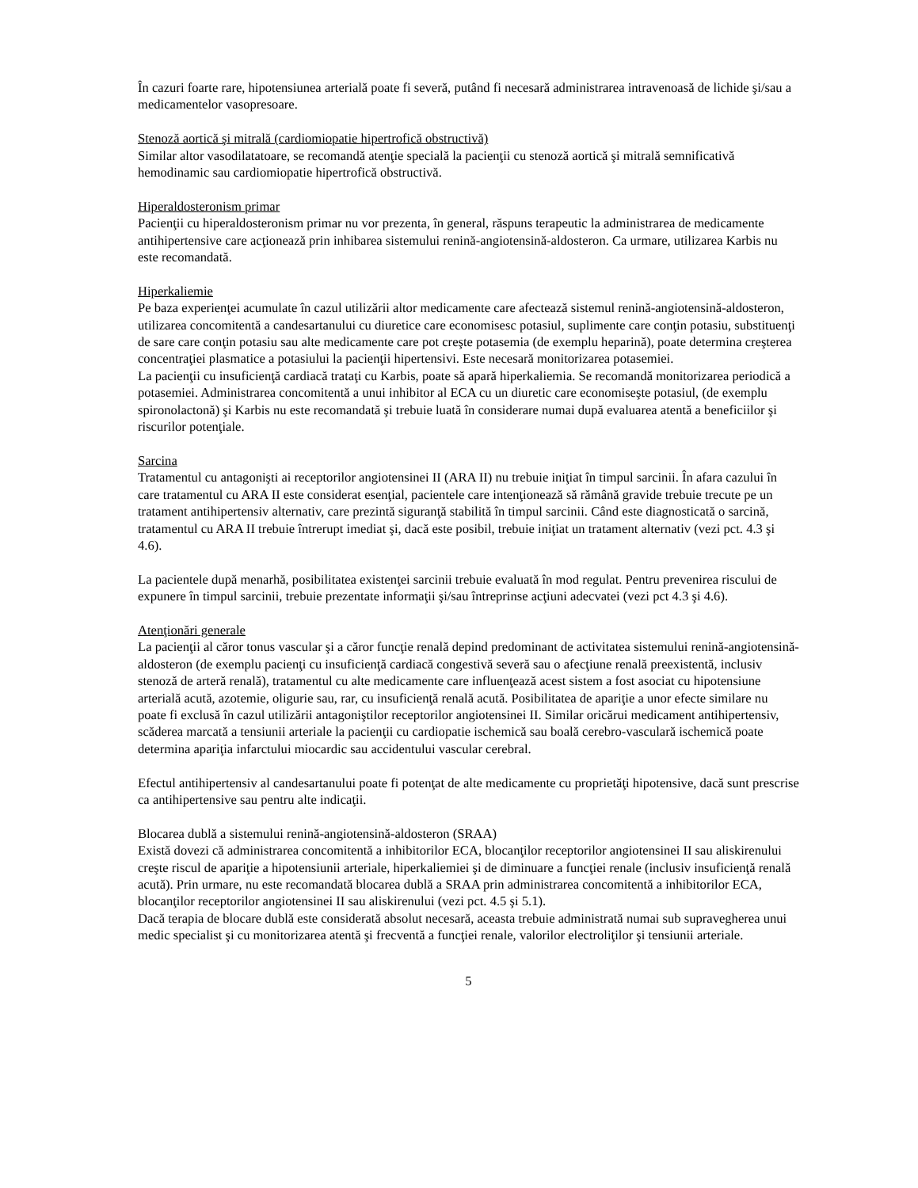În cazuri foarte rare, hipotensiunea arterială poate fi severă, putând fi necesară administrarea intravenoasă de lichide şi/sau a medicamentelor vasopresoare.
Stenoză aortică şi mitrală (cardiomiopatie hipertrofică obstructivă)
Similar altor vasodilatatoare, se recomandă atenţie specială la pacienţii cu stenoză aortică şi mitrală semnificativă hemodinamic sau cardiomiopatie hipertrofică obstructivă.
Hiperaldosteronism primar
Pacienţii cu hiperaldosteronism primar nu vor prezenta, în general, răspuns terapeutic la administrarea de medicamente antihipertensive care acţionează prin inhibarea sistemului renină-angiotensină-aldosteron. Ca urmare, utilizarea Karbis nu este recomandată.
Hiperkaliemie
Pe baza experienţei acumulate în cazul utilizării altor medicamente care afectează sistemul renină-angiotensină-aldosteron, utilizarea concomitentă a candesartanului cu diuretice care economisesc potasiul, suplimente care conţin potasiu, substituenţi de sare care conţin potasiu sau alte medicamente care pot creşte potasemia (de exemplu heparină), poate determina creşterea concentraţiei plasmatice a potasiului la pacienţii hipertensivi. Este necesară monitorizarea potasemiei.
La pacienţii cu insuficienţă cardiacă trataţi cu Karbis, poate să apară hiperkaliemia. Se recomandă monitorizarea periodică a potasemiei. Administrarea concomitentă a unui inhibitor al ECA cu un diuretic care economiseşte potasiul, (de exemplu spironolactonă) şi Karbis nu este recomandată şi trebuie luată în considerare numai după evaluarea atentă a beneficiilor şi riscurilor potenţiale.
Sarcina
Tratamentul cu antagonişti ai receptorilor angiotensinei II (ARA II) nu trebuie iniţiat în timpul sarcinii. În afara cazului în care tratamentul cu ARA II este considerat esenţial, pacientele care intenţionează să rămână gravide trebuie trecute pe un tratament antihipertensiv alternativ, care prezintă siguranţă stabilită în timpul sarcinii. Când este diagnosticată o sarcină, tratamentul cu ARA II trebuie întrerupt imediat şi, dacă este posibil, trebuie iniţiat un tratament alternativ (vezi pct. 4.3 şi 4.6).
La pacientele după menarhă, posibilitatea existenţei sarcinii trebuie evaluată în mod regulat. Pentru prevenirea riscului de expunere în timpul sarcinii, trebuie prezentate informaţii şi/sau întreprinse acţiuni adecvatei (vezi pct 4.3 şi 4.6).
Atenţionări generale
La pacienţii al căror tonus vascular şi a căror funcţie renală depind predominant de activitatea sistemului renină-angiotensină-aldosteron (de exemplu pacienţi cu insuficienţă cardiacă congestivă severă sau o afecţiune renală preexistentă, inclusiv stenoză de arteră renală), tratamentul cu alte medicamente care influenţează acest sistem a fost asociat cu hipotensiune arterială acută, azotemie, oligurie sau, rar, cu insuficienţă renală acută. Posibilitatea de apariţie a unor efecte similare nu poate fi exclusă în cazul utilizării antagoniştilor receptorilor angiotensinei II. Similar oricărui medicament antihipertensiv, scăderea marcată a tensiunii arteriale la pacienţii cu cardiopatie ischemică sau boală cerebro-vasculară ischemică poate determina apariţia infarctului miocardic sau accidentului vascular cerebral.
Efectul antihipertensiv al candesartanului poate fi potenţat de alte medicamente cu proprietăţi hipotensive, dacă sunt prescrise ca antihipertensive sau pentru alte indicaţii.
Blocarea dublă a sistemului renină-angiotensină-aldosteron (SRAA)
Există dovezi că administrarea concomitentă a inhibitorilor ECA, blocanţilor receptorilor angiotensinei II sau aliskirenului creşte riscul de apariţie a hipotensiunii arteriale, hiperkaliemiei şi de diminuare a funcţiei renale (inclusiv insuficienţă renală acută). Prin urmare, nu este recomandată blocarea dublă a SRAA prin administrarea concomitentă a inhibitorilor ECA, blocanţilor receptorilor angiotensinei II sau aliskirenului (vezi pct. 4.5 şi 5.1).
Dacă terapia de blocare dublă este considerată absolut necesară, aceasta trebuie administrată numai sub supravegherea unui medic specialist şi cu monitorizarea atentă şi frecventă a funcţiei renale, valorilor electroliţilor şi tensiunii arteriale.
5